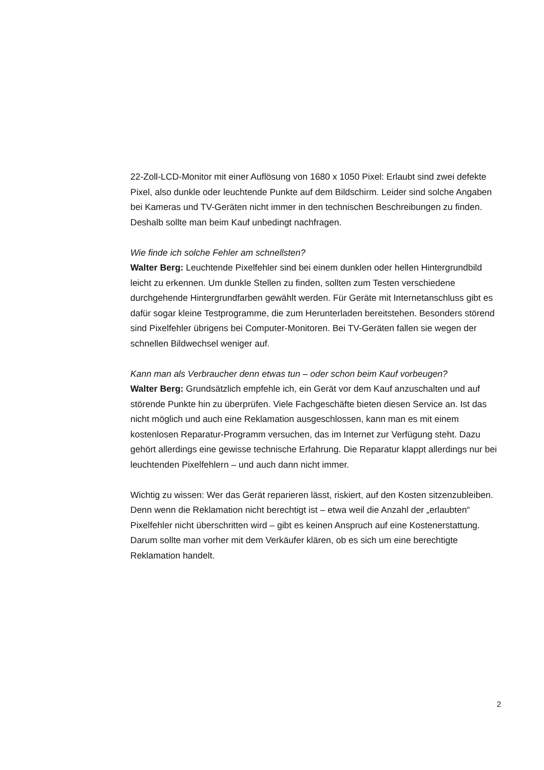22-Zoll-LCD-Monitor mit einer Auflösung von 1680 x 1050 Pixel: Erlaubt sind zwei defekte Pixel, also dunkle oder leuchtende Punkte auf dem Bildschirm. Leider sind solche Angaben bei Kameras und TV-Geräten nicht immer in den technischen Beschreibungen zu finden. Deshalb sollte man beim Kauf unbedingt nachfragen.
Wie finde ich solche Fehler am schnellsten?
Walter Berg: Leuchtende Pixelfehler sind bei einem dunklen oder hellen Hinter­grundbild leicht zu erkennen. Um dunkle Stellen zu finden, sollten zum Testen verschiedene durchgehende Hintergrundfarben gewählt werden. Für Geräte mit Internetanschluss gibt es dafür sogar kleine Testprogramme, die zum Herunter­laden bereitstehen. Besonders störend sind Pixelfehler übrigens bei Computer-Monitoren. Bei TV-Geräten fallen sie wegen der schnellen Bildwechsel weniger auf.
Kann man als Verbraucher denn etwas tun – oder schon beim Kauf vorbeugen?
Walter Berg: Grundsätzlich empfehle ich, ein Gerät vor dem Kauf anzuschalten und auf störende Punkte hin zu überprüfen. Viele Fachgeschäfte bieten diesen Service an. Ist das nicht möglich und auch eine Reklamation ausgeschlossen, kann man es mit einem kostenlosen Reparatur-Programm versuchen, das im Internet zur Verfügung steht. Dazu gehört allerdings eine gewisse technische Er­fahrung. Die Reparatur klappt allerdings nur bei leuchtenden Pixelfehlern – und auch dann nicht immer.
Wichtig zu wissen: Wer das Gerät reparieren lässt, riskiert, auf den Kosten sitzen­zubleiben. Denn wenn die Reklamation nicht berechtigt ist – etwa weil die Anzahl der „erlaubten“ Pixelfehler nicht überschritten wird – gibt es keinen Anspruch auf eine Kostenerstattung. Darum sollte man vorher mit dem Verkäufer klären, ob es sich um eine berechtigte Reklamation handelt.
2